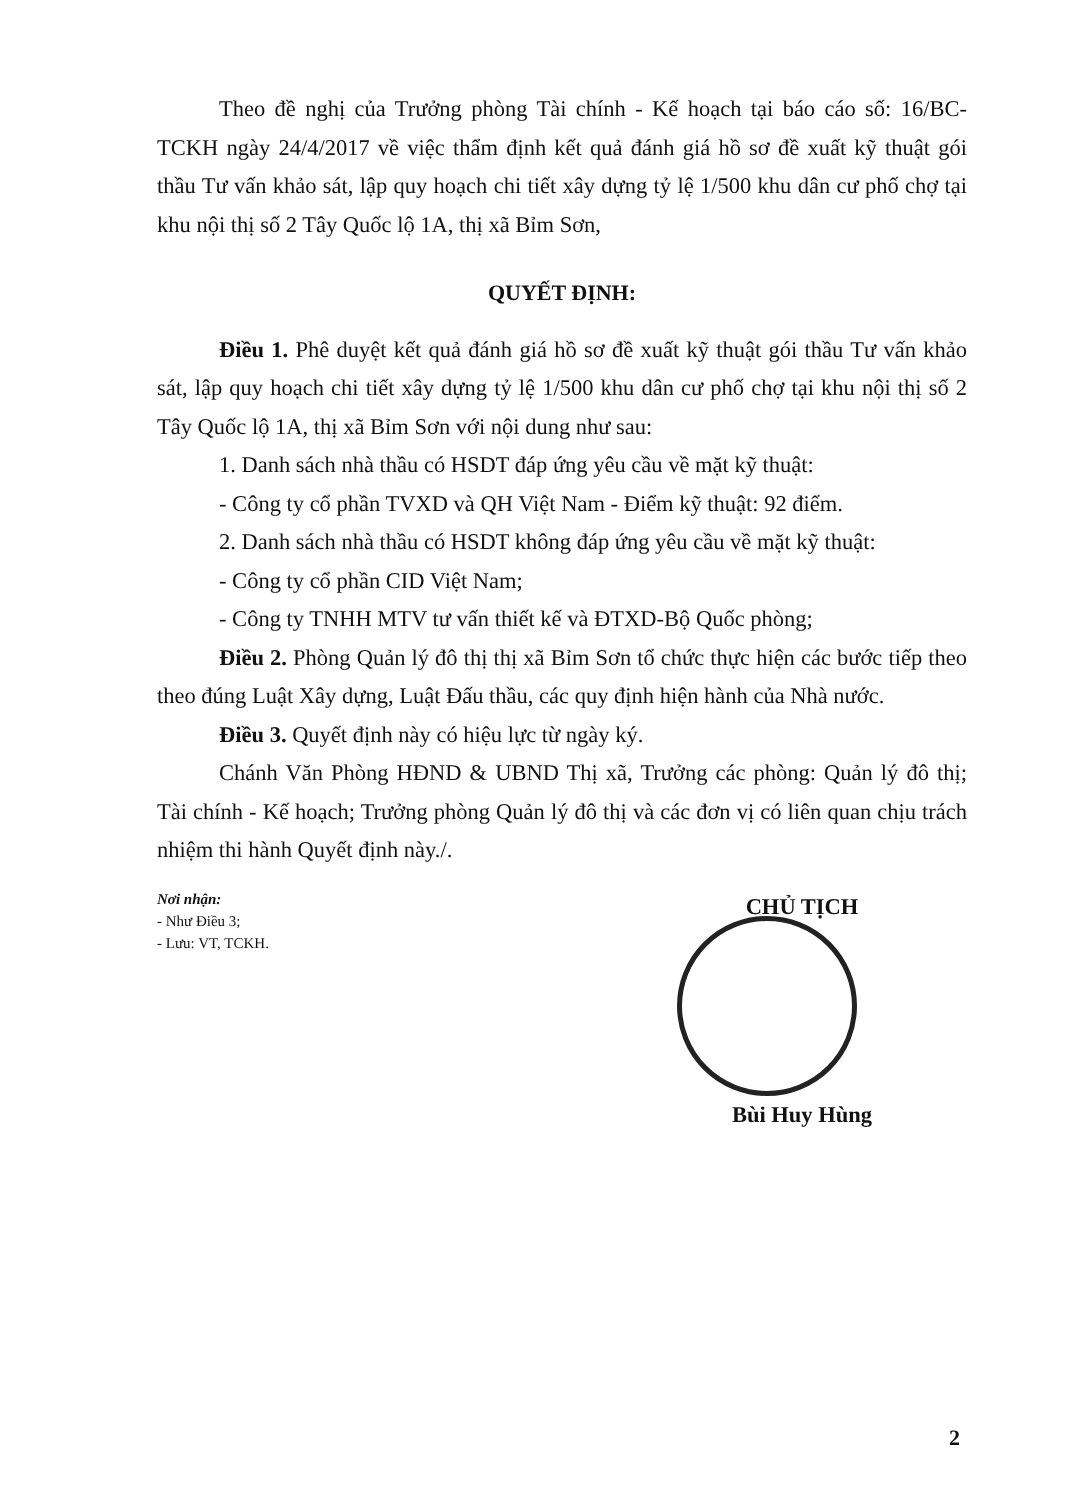Theo đề nghị của Trưởng phòng Tài chính - Kế hoạch tại báo cáo số: 16/BC-TCKH ngày 24/4/2017 về việc thẩm định kết quả đánh giá hồ sơ đề xuất kỹ thuật gói thầu Tư vấn khảo sát, lập quy hoạch chi tiết xây dựng tỷ lệ 1/500 khu dân cư phố chợ tại khu nội thị số 2 Tây Quốc lộ 1A, thị xã Bỉm Sơn,
QUYẾT ĐỊNH:
Điều 1. Phê duyệt kết quả đánh giá hồ sơ đề xuất kỹ thuật gói thầu Tư vấn khảo sát, lập quy hoạch chi tiết xây dựng tỷ lệ 1/500 khu dân cư phố chợ tại khu nội thị số 2 Tây Quốc lộ 1A, thị xã Bỉm Sơn với nội dung như sau:
1. Danh sách nhà thầu có HSDT đáp ứng yêu cầu về mặt kỹ thuật:
- Công ty cổ phần TVXD và QH Việt Nam - Điểm kỹ thuật: 92 điểm.
2. Danh sách nhà thầu có HSDT không đáp ứng yêu cầu về mặt kỹ thuật:
- Công ty cổ phần CID Việt Nam;
- Công ty TNHH MTV tư vấn thiết kế và ĐTXD-Bộ Quốc phòng;
Điều 2. Phòng Quản lý đô thị thị xã Bỉm Sơn tổ chức thực hiện các bước tiếp theo theo đúng Luật Xây dựng, Luật Đấu thầu, các quy định hiện hành của Nhà nước.
Điều 3. Quyết định này có hiệu lực từ ngày ký.
Chánh Văn Phòng HĐND & UBND Thị xã, Trưởng các phòng: Quản lý đô thị; Tài chính - Kế hoạch; Trưởng phòng Quản lý đô thị và các đơn vị có liên quan chịu trách nhiệm thi hành Quyết định này./.
Nơi nhận:
- Như Điều 3;
- Lưu: VT, TCKH.
CHỦ TỊCH
Bùi Huy Hùng
2